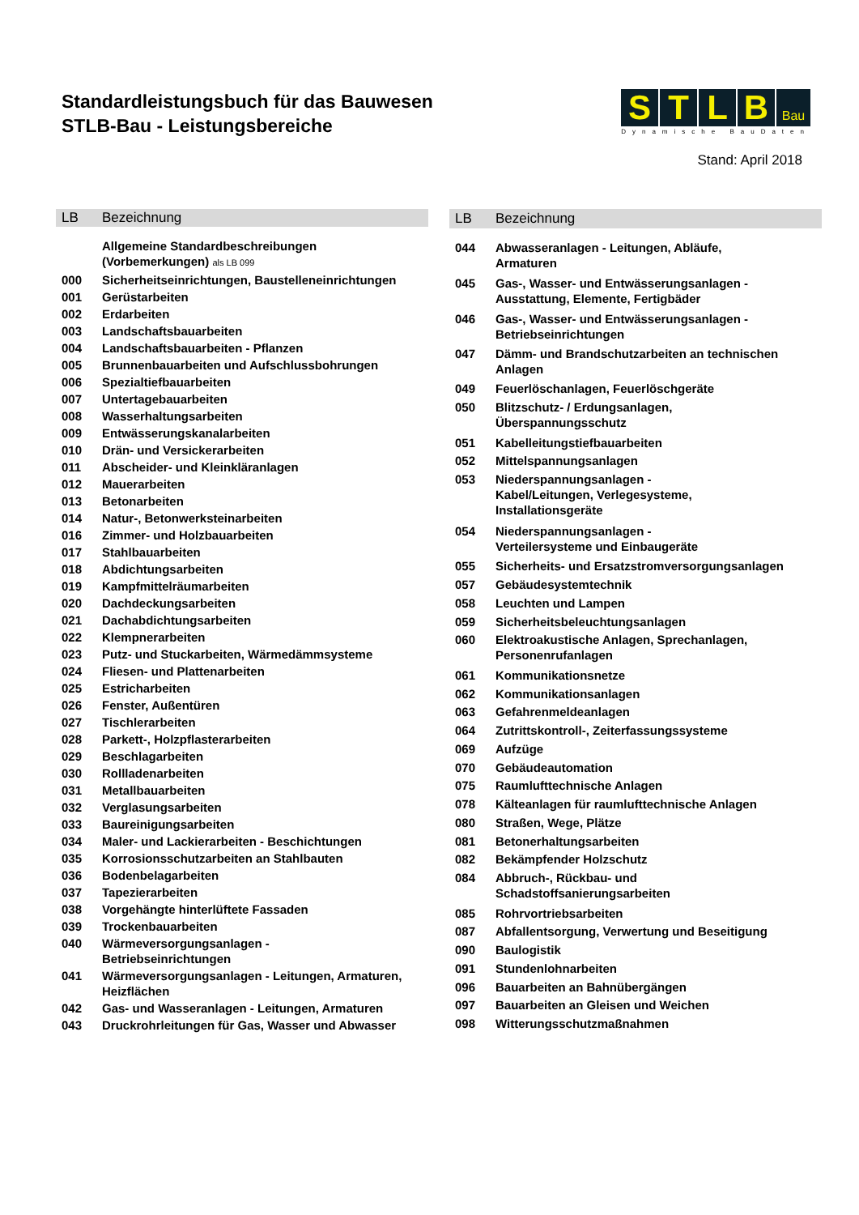Standardleistungsbuch für das Bauwesen
STLB-Bau - Leistungsbereiche
S T L B
Bau
Dynamische BauDaten
Stand: April 2018
| LB | Bezeichnung |
| --- | --- |
| | Allgemeine Standardbeschreibungen (Vorbemerkungen) als LB 099 |
| 000 | Sicherheitseinrichtungen, Baustelleneinrichtungen |
| 001 | Gerüstarbeiten |
| 002 | Erdarbeiten |
| 003 | Landschaftsbauarbeiten |
| 004 | Landschaftsbauarbeiten - Pflanzen |
| 005 | Brunnenbauarbeiten und Aufschlussbohrungen |
| 006 | Spezialtiefbauarbeiten |
| 007 | Untertagebauarbeiten |
| 008 | Wasserhaltungsarbeiten |
| 009 | Entwässerungskanalarbeiten |
| 010 | Drän- und Versickerarbeiten |
| 011 | Abscheider- und Kleinkläranlagen |
| 012 | Mauerarbeiten |
| 013 | Betonarbeiten |
| 014 | Natur-, Betonwerksteinarbeiten |
| 016 | Zimmer- und Holzbauarbeiten |
| 017 | Stahlbauarbeiten |
| 018 | Abdichtungsarbeiten |
| 019 | Kampfmittelräumarbeiten |
| 020 | Dachdeckungsarbeiten |
| 021 | Dachabdichtungsarbeiten |
| 022 | Klempnerarbeiten |
| 023 | Putz- und Stuckarbeiten, Wärmedämmsysteme |
| 024 | Fliesen- und Plattenarbeiten |
| 025 | Estricharbeiten |
| 026 | Fenster, Außentüren |
| 027 | Tischlerarbeiten |
| 028 | Parkett-, Holzpflasterarbeiten |
| 029 | Beschlagarbeiten |
| 030 | Rollladenarbeiten |
| 031 | Metallbauarbeiten |
| 032 | Verglasungsarbeiten |
| 033 | Baureinigungsarbeiten |
| 034 | Maler- und Lackierarbeiten - Beschichtungen |
| 035 | Korrosionsschutzarbeiten an Stahlbauten |
| 036 | Bodenbelagarbeiten |
| 037 | Tapezierarbeiten |
| 038 | Vorgehängte hinterlüftete Fassaden |
| 039 | Trockenbauarbeiten |
| 040 | Wärmeversorgungsanlagen - Betriebseinrichtungen |
| 041 | Wärmeversorgungsanlagen - Leitungen, Armaturen, Heizflächen |
| 042 | Gas- und Wasseranlagen - Leitungen, Armaturen |
| 043 | Druckrohrleitungen für Gas, Wasser und Abwasser |
| LB | Bezeichnung |
| --- | --- |
| 044 | Abwasseranlagen - Leitungen, Abläufe, Armaturen |
| 045 | Gas-, Wasser- und Entwässerungsanlagen - Ausstattung, Elemente, Fertigbäder |
| 046 | Gas-, Wasser- und Entwässerungsanlagen - Betriebseinrichtungen |
| 047 | Dämm- und Brandschutzarbeiten an technischen Anlagen |
| 049 | Feuerlöschanlagen, Feuerlöschgeräte |
| 050 | Blitzschutz- / Erdungsanlagen, Überspannungsschutz |
| 051 | Kabelleitungstiefbauarbeiten |
| 052 | Mittelspannungsanlagen |
| 053 | Niederspannungsanlagen - Kabel/Leitungen, Verlegesysteme, Installationsgeräte |
| 054 | Niederspannungsanlagen - Verteilersysteme und Einbaugeräte |
| 055 | Sicherheits- und Ersatzstromversorgungsanlagen |
| 057 | Gebäudesystemtechnik |
| 058 | Leuchten und Lampen |
| 059 | Sicherheitsbeleuchtungsanlagen |
| 060 | Elektroakustische Anlagen, Sprechanlagen, Personenrufanlagen |
| 061 | Kommunikationsnetze |
| 062 | Kommunikationsanlagen |
| 063 | Gefahrenmeldeanlagen |
| 064 | Zutrittskontroll-, Zeiterfassungssysteme |
| 069 | Aufzüge |
| 070 | Gebäudeautomation |
| 075 | Raumlufttechnische Anlagen |
| 078 | Kälteanlagen für raumlufttechnische Anlagen |
| 080 | Straßen, Wege, Plätze |
| 081 | Betonerhaltungsarbeiten |
| 082 | Bekämpfender Holzschutz |
| 084 | Abbruch-, Rückbau- und Schadstoffsanierungsarbeiten |
| 085 | Rohrvortriebsarbeiten |
| 087 | Abfallentsorgung, Verwertung und Beseitigung |
| 090 | Baulogistik |
| 091 | Stundenlohnarbeiten |
| 096 | Bauarbeiten an Bahnübergängen |
| 097 | Bauarbeiten an Gleisen und Weichen |
| 098 | Witterungsschutzmaßnahmen |